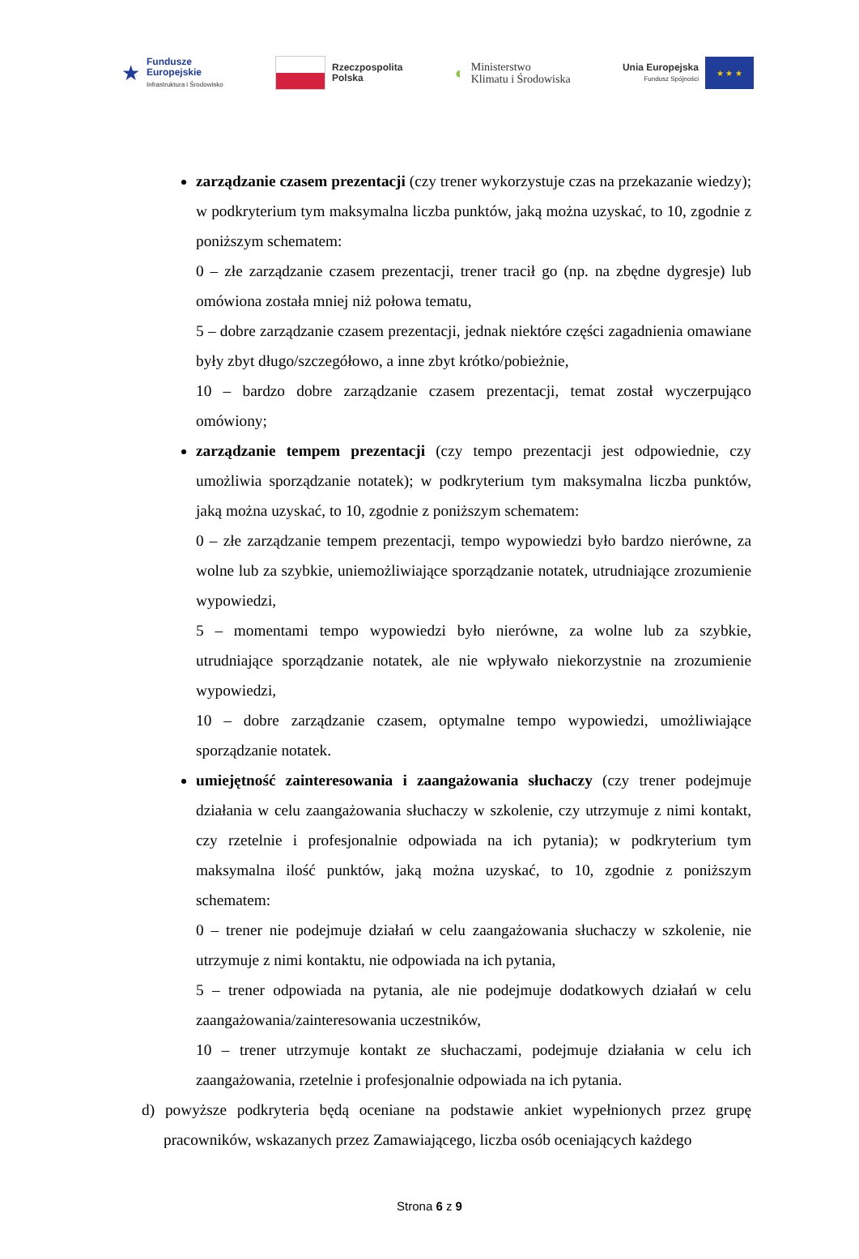★
Fundusze
Europejskie
Infrastruktura i Środowisko
Rzeczpospolita
Polska
◐ Ministerstwo
Klimatu i Środowiska
Unia Europejska
Fundusz Spójności
★ ★ ★
zarządzanie czasem prezentacji (czy trener wykorzystuje czas na przekazanie wiedzy); w podkryterium tym maksymalna liczba punktów, jaką można uzyskać, to 10, zgodnie z poniższym schematem:
0 – złe zarządzanie czasem prezentacji, trener tracił go (np. na zbędne dygresje) lub omówiona została mniej niż połowa tematu,
5 – dobre zarządzanie czasem prezentacji, jednak niektóre części zagadnienia omawiane były zbyt długo/szczegółowo, a inne zbyt krótko/pobieżnie,
10 – bardzo dobre zarządzanie czasem prezentacji, temat został wyczerpująco omówiony;
zarządzanie tempem prezentacji (czy tempo prezentacji jest odpowiednie, czy umożliwia sporządzanie notatek); w podkryterium tym maksymalna liczba punktów, jaką można uzyskać, to 10, zgodnie z poniższym schematem:
0 – złe zarządzanie tempem prezentacji, tempo wypowiedzi było bardzo nierówne, za wolne lub za szybkie, uniemożliwiające sporządzanie notatek, utrudniające zrozumienie wypowiedzi,
5 – momentami tempo wypowiedzi było nierówne, za wolne lub za szybkie, utrudniające sporządzanie notatek, ale nie wpływało niekorzystnie na zrozumienie wypowiedzi,
10 – dobre zarządzanie czasem, optymalne tempo wypowiedzi, umożliwiające sporządzanie notatek.
umiejętność zainteresowania i zaangażowania słuchaczy (czy trener podejmuje działania w celu zaangażowania słuchaczy w szkolenie, czy utrzymuje z nimi kontakt, czy rzetelnie i profesjonalnie odpowiada na ich pytania); w podkryterium tym maksymalna ilość punktów, jaką można uzyskać, to 10, zgodnie z poniższym schematem:
0 – trener nie podejmuje działań w celu zaangażowania słuchaczy w szkolenie, nie utrzymuje z nimi kontaktu, nie odpowiada na ich pytania,
5 – trener odpowiada na pytania, ale nie podejmuje dodatkowych działań w celu zaangażowania/zainteresowania uczestników,
10 – trener utrzymuje kontakt ze słuchaczami, podejmuje działania w celu ich zaangażowania, rzetelnie i profesjonalnie odpowiada na ich pytania.
d) powyższe podkryteria będą oceniane na podstawie ankiet wypełnionych przez grupę pracowników, wskazanych przez Zamawiającego, liczba osób oceniających każdego
Strona 6 z 9